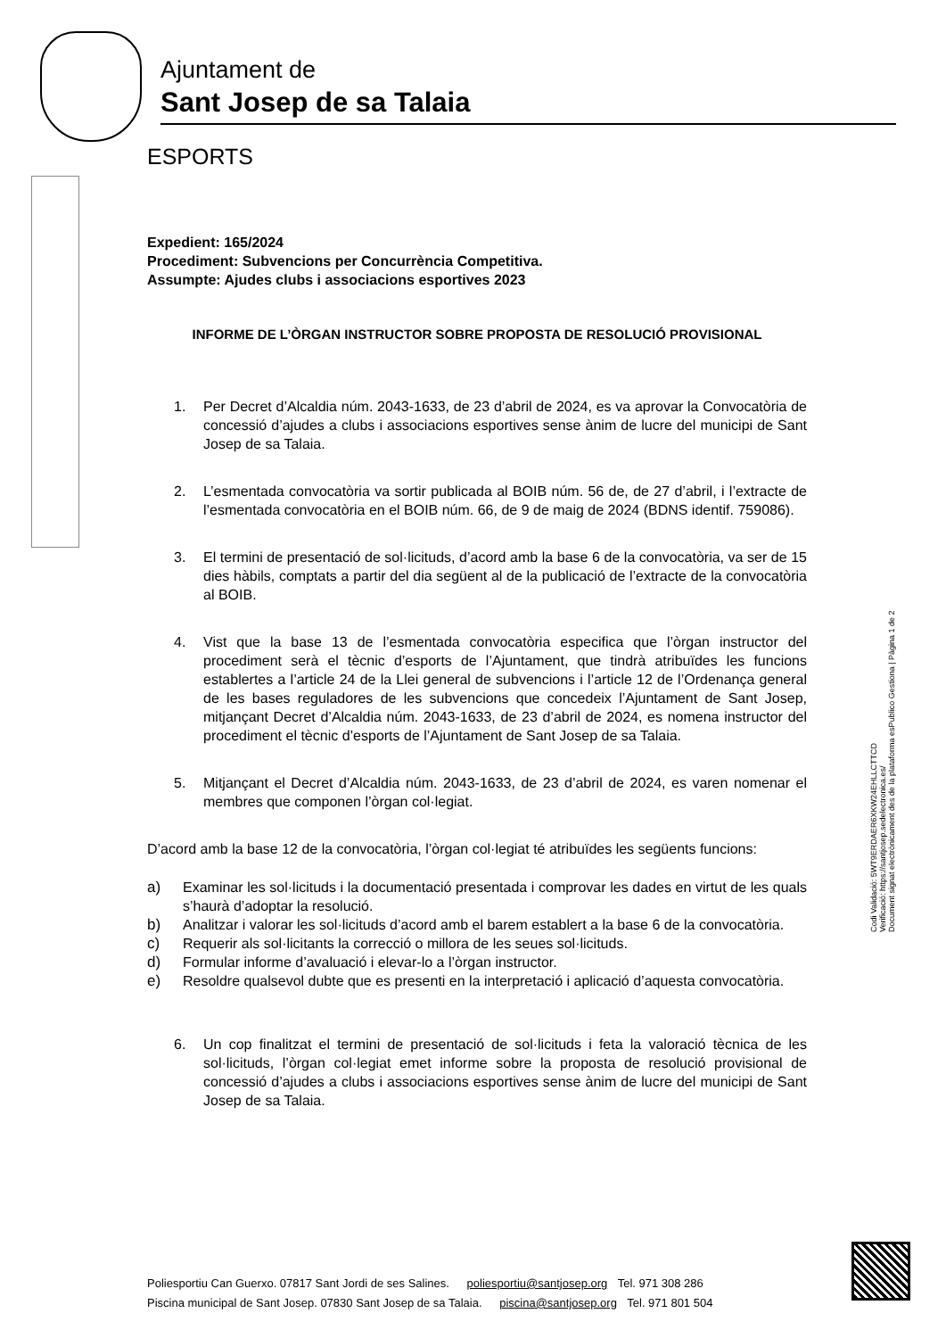Ajuntament de
Sant Josep de sa Talaia
ESPORTS
Expedient: 165/2024
Procediment: Subvencions per Concurrència Competitiva.
Assumpte: Ajudes clubs i associacions esportives 2023
INFORME DE L’ÒRGAN INSTRUCTOR SOBRE PROPOSTA DE RESOLUCIÓ PROVISIONAL
1. Per Decret d’Alcaldia núm. 2043-1633, de 23 d’abril de 2024, es va aprovar la Convocatòria de concessió d’ajudes a clubs i associacions esportives sense ànim de lucre del municipi de Sant Josep de sa Talaia.
2. L’esmentada convocatòria va sortir publicada al BOIB núm. 56 de, de 27 d’abril, i l’extracte de l’esmentada convocatòria en el BOIB núm. 66, de 9 de maig de 2024 (BDNS identif. 759086).
3. El termini de presentació de sol·licituds, d’acord amb la base 6 de la convocatòria, va ser de 15 dies hàbils, comptats a partir del dia següent al de la publicació de l’extracte de la convocatòria al BOIB.
4. Vist que la base 13 de l’esmentada convocatòria especifica que l’òrgan instructor del procediment serà el tècnic d’esports de l’Ajuntament, que tindrà atribuïdes les funcions establertes a l’article 24 de la Llei general de subvencions i l’article 12 de l’Ordenança general de les bases reguladores de les subvencions que concedeix l’Ajuntament de Sant Josep, mitjançant Decret d’Alcaldia núm. 2043-1633, de 23 d’abril de 2024, es nomena instructor del procediment el tècnic d’esports de l’Ajuntament de Sant Josep de sa Talaia.
5. Mitjançant el Decret d’Alcaldia núm. 2043-1633, de 23 d’abril de 2024, es varen nomenar el membres que componen l’òrgan col·legiat.
D’acord amb la base 12 de la convocatòria, l’òrgan col·legiat té atribuïdes les següents funcions:
a) Examinar les sol·licituds i la documentació presentada i comprovar les dades en virtut de les quals s’haurà d’adoptar la resolució.
b) Analitzar i valorar les sol·licituds d’acord amb el barem establert a la base 6 de la convocatòria.
c) Requerir als sol·licitants la correcció o millora de les seues sol·licituds.
d) Formular informe d’avaluació i elevar-lo a l’òrgan instructor.
e) Resoldre qualsevol dubte que es presenti en la interpretació i aplicació d’aquesta convocatòria.
6. Un cop finalitzat el termini de presentació de sol·licituds i feta la valoració tècnica de les sol·licituds, l’òrgan col·legiat emet informe sobre la proposta de resolució provisional de concessió d’ajudes a clubs i associacions esportives sense ànim de lucre del municipi de Sant Josep de sa Talaia.
Codi Validació: 5WT9ERDAER6XKW24EHLLCTTCD
Verificació: https://santjosep.sedelectronica.es/
Document signat electrònicament des de la plataforma esPublico Gestiona | Pàgina 1 de 2
Poliesportiu Can Guerxo. 07817 Sant Jordi de ses Salines. poliesportiu@santjosep.org Tel. 971 308 286
Piscina municipal de Sant Josep. 07830 Sant Josep de sa Talaia. piscina@santjosep.org Tel. 971 801 504